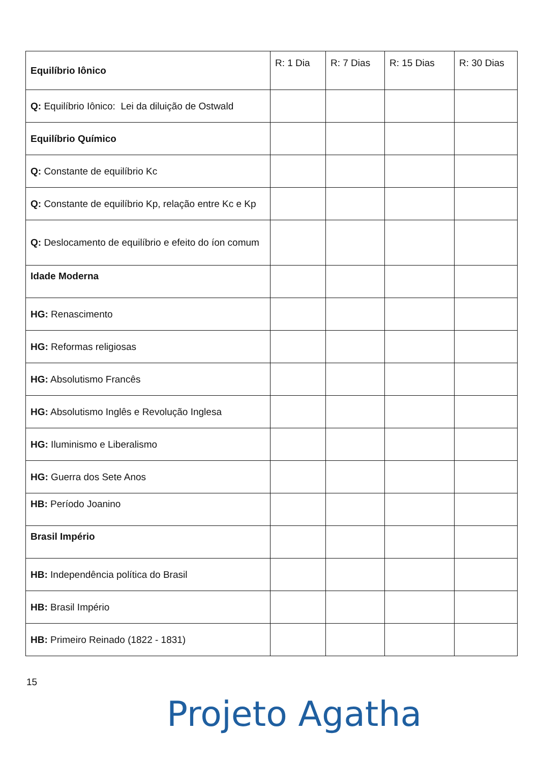| Equilíbrio Iônico | R: 1 Dia | R: 7 Dias | R: 15 Dias | R: 30 Dias |
| --- | --- | --- | --- | --- |
| Q: Equilíbrio Iônico: Lei da diluição de Ostwald | | | | |
| Equilíbrio Químico | | | | |
| Q: Constante de equilíbrio Kc | | | | |
| Q: Constante de equilíbrio Kp, relação entre Kc e Kp | | | | |
| Q: Deslocamento de equilíbrio e efeito do íon comum | | | | |
| Idade Moderna | | | | |
| HG: Renascimento | | | | |
| HG: Reformas religiosas | | | | |
| HG: Absolutismo Francês | | | | |
| HG: Absolutismo Inglês e Revolução Inglesa | | | | |
| HG: Iluminismo e Liberalismo | | | | |
| HG: Guerra dos Sete Anos | | | | |
| HB: Período Joanino | | | | |
| Brasil Império | | | | |
| HB: Independência política do Brasil | | | | |
| HB: Brasil Império | | | | |
| HB: Primeiro Reinado (1822 - 1831) | | | | |
15
Projeto Agatha